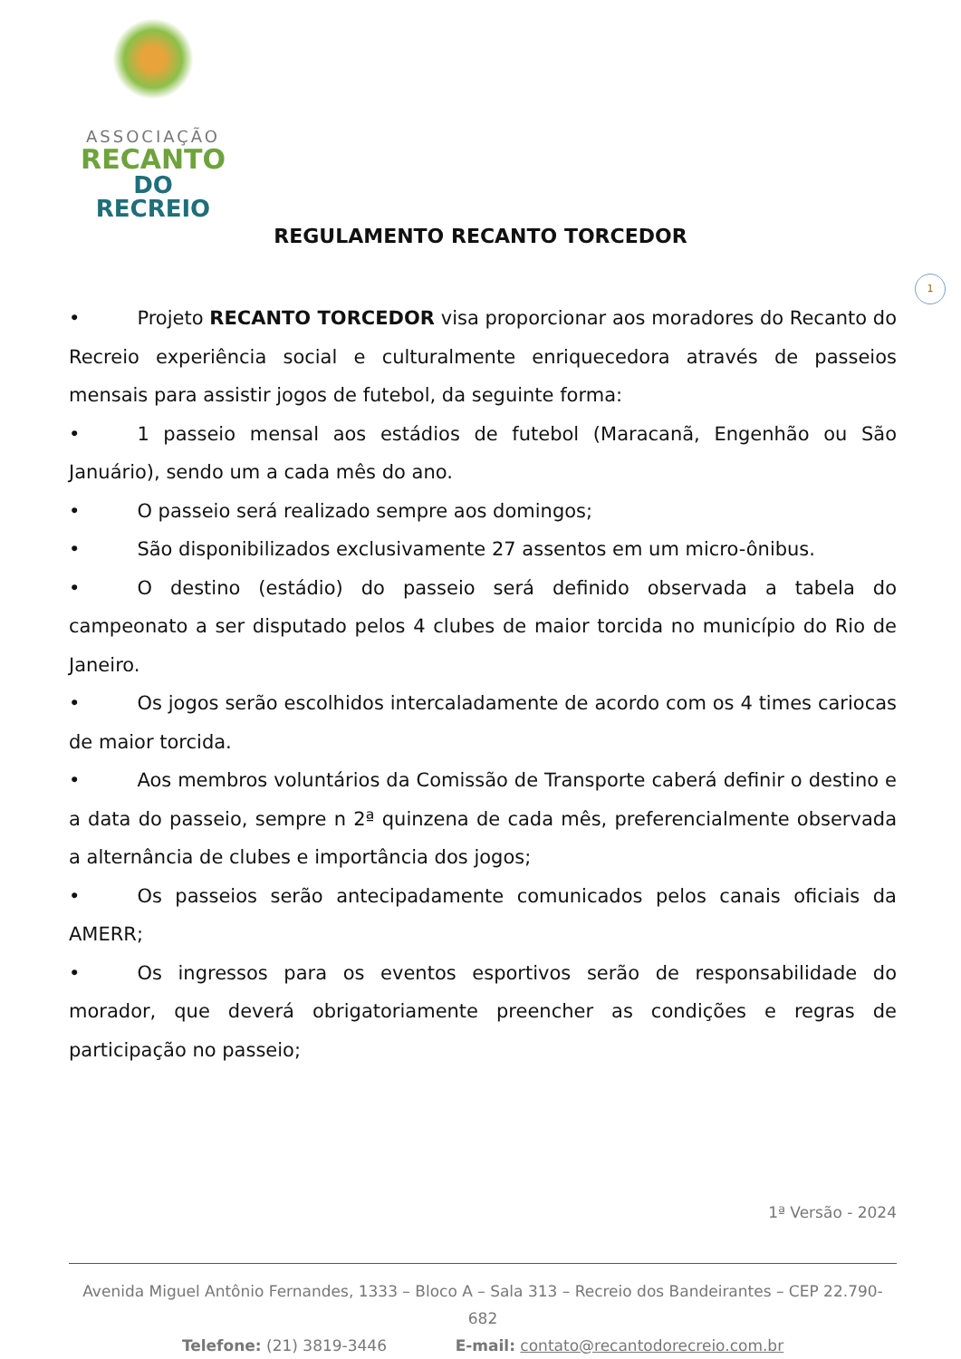ASSOCIAÇÃO
RECANTO
DO RECREIO
REGULAMENTO RECANTO TORCEDOR
1
• Projeto RECANTO TORCEDOR visa proporcionar aos moradores do Recanto do Recreio experiência social e culturalmente enriquecedora através de passeios mensais para assistir jogos de futebol, da seguinte forma:
• 1 passeio mensal aos estádios de futebol (Maracanã, Engenhão ou São Januário), sendo um a cada mês do ano.
• O passeio será realizado sempre aos domingos;
• São disponibilizados exclusivamente 27 assentos em um micro-ônibus.
• O destino (estádio) do passeio será definido observada a tabela do campeonato a ser disputado pelos 4 clubes de maior torcida no município do Rio de Janeiro.
• Os jogos serão escolhidos intercaladamente de acordo com os 4 times cariocas de maior torcida.
• Aos membros voluntários da Comissão de Transporte caberá definir o destino e a data do passeio, sempre n 2ª quinzena de cada mês, preferencialmente observada a alternância de clubes e importância dos jogos;
• Os passeios serão antecipadamente comunicados pelos canais oficiais da AMERR;
• Os ingressos para os eventos esportivos serão de responsabilidade do morador, que deverá obrigatoriamente preencher as condições e regras de participação no passeio;
1ª Versão - 2024
Avenida Miguel Antônio Fernandes, 1333 – Bloco A – Sala 313 – Recreio dos Bandeirantes – CEP 22.790-682
Telefone: (21) 3819-3446 E-mail: contato@recantodorecreio.com.br